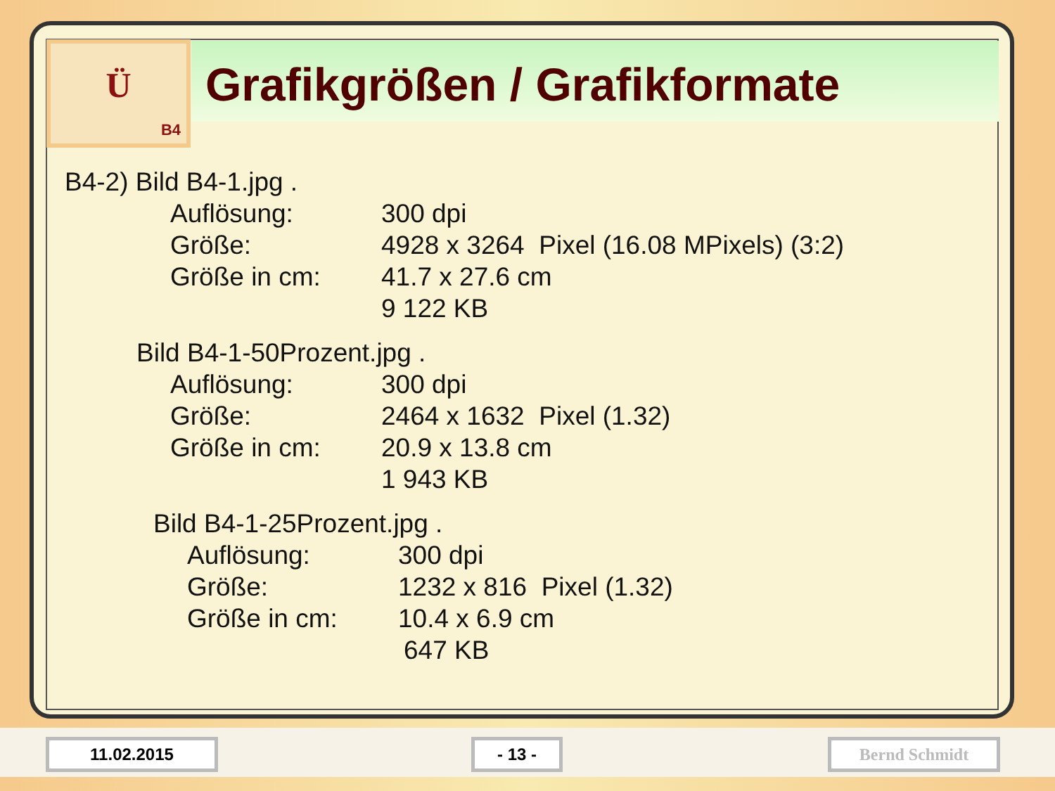Ü
B4
Grafikgrößen / Grafikformate
| B4-2) Bild B4-1.jpg . | | |
| | Auflösung: | 300 dpi |
| | Größe: | 4928 x 3264 Pixel (16.08 MPixels) (3:2) |
| | Größe in cm: | 41.7 x 27.6 cm |
| | | 9 122 KB |
| | Bild B4-1-50Prozent.jpg . | |
| | Auflösung: | 300 dpi |
| | Größe: | 2464 x 1632 Pixel (1.32) |
| | Größe in cm: | 20.9 x 13.8 cm |
| | | 1 943 KB |
| | Bild B4-1-25Prozent.jpg . | |
| | Auflösung: | 300 dpi |
| | Größe: | 1232 x 816 Pixel (1.32) |
| | Größe in cm: | 10.4 x 6.9 cm |
| | | 647 KB |
11.02.2015 - 13 - Bernd Schmidt